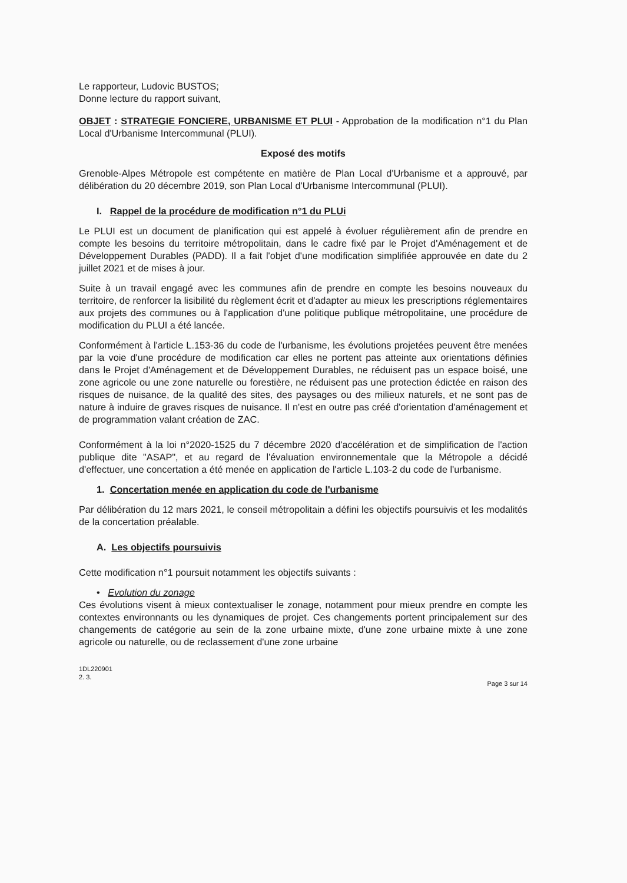Le rapporteur, Ludovic BUSTOS;
Donne lecture du rapport suivant,
OBJET : STRATEGIE FONCIERE, URBANISME ET PLUI - Approbation de la modification n°1 du Plan Local d'Urbanisme Intercommunal (PLUI).
Exposé des motifs
Grenoble-Alpes Métropole est compétente en matière de Plan Local d'Urbanisme et a approuvé, par délibération du 20 décembre 2019, son Plan Local d'Urbanisme Intercommunal (PLUI).
I. Rappel de la procédure de modification n°1 du PLUi
Le PLUI est un document de planification qui est appelé à évoluer régulièrement afin de prendre en compte les besoins du territoire métropolitain, dans le cadre fixé par le Projet d'Aménagement et de Développement Durables (PADD). Il a fait l'objet d'une modification simplifiée approuvée en date du 2 juillet 2021 et de mises à jour.
Suite à un travail engagé avec les communes afin de prendre en compte les besoins nouveaux du territoire, de renforcer la lisibilité du règlement écrit et d'adapter au mieux les prescriptions réglementaires aux projets des communes ou à l'application d'une politique publique métropolitaine, une procédure de modification du PLUI a été lancée.
Conformément à l'article L.153-36 du code de l'urbanisme, les évolutions projetées peuvent être menées par la voie d'une procédure de modification car elles ne portent pas atteinte aux orientations définies dans le Projet d'Aménagement et de Développement Durables, ne réduisent pas un espace boisé, une zone agricole ou une zone naturelle ou forestière, ne réduisent pas une protection édictée en raison des risques de nuisance, de la qualité des sites, des paysages ou des milieux naturels, et ne sont pas de nature à induire de graves risques de nuisance. Il n'est en outre pas créé d'orientation d'aménagement et de programmation valant création de ZAC.
Conformément à la loi n°2020-1525 du 7 décembre 2020 d'accélération et de simplification de l'action publique dite "ASAP", et au regard de l'évaluation environnementale que la Métropole a décidé d'effectuer, une concertation a été menée en application de l'article L.103-2 du code de l'urbanisme.
1. Concertation menée en application du code de l'urbanisme
Par délibération du 12 mars 2021, le conseil métropolitain a défini les objectifs poursuivis et les modalités de la concertation préalable.
A. Les objectifs poursuivis
Cette modification n°1 poursuit notamment les objectifs suivants :
• Evolution du zonage
Ces évolutions visent à mieux contextualiser le zonage, notamment pour mieux prendre en compte les contextes environnants ou les dynamiques de projet. Ces changements portent principalement sur des changements de catégorie au sein de la zone urbaine mixte, d'une zone urbaine mixte à une zone agricole ou naturelle, ou de reclassement d'une zone urbaine
1DL220901
2. 3.
Page 3 sur 14